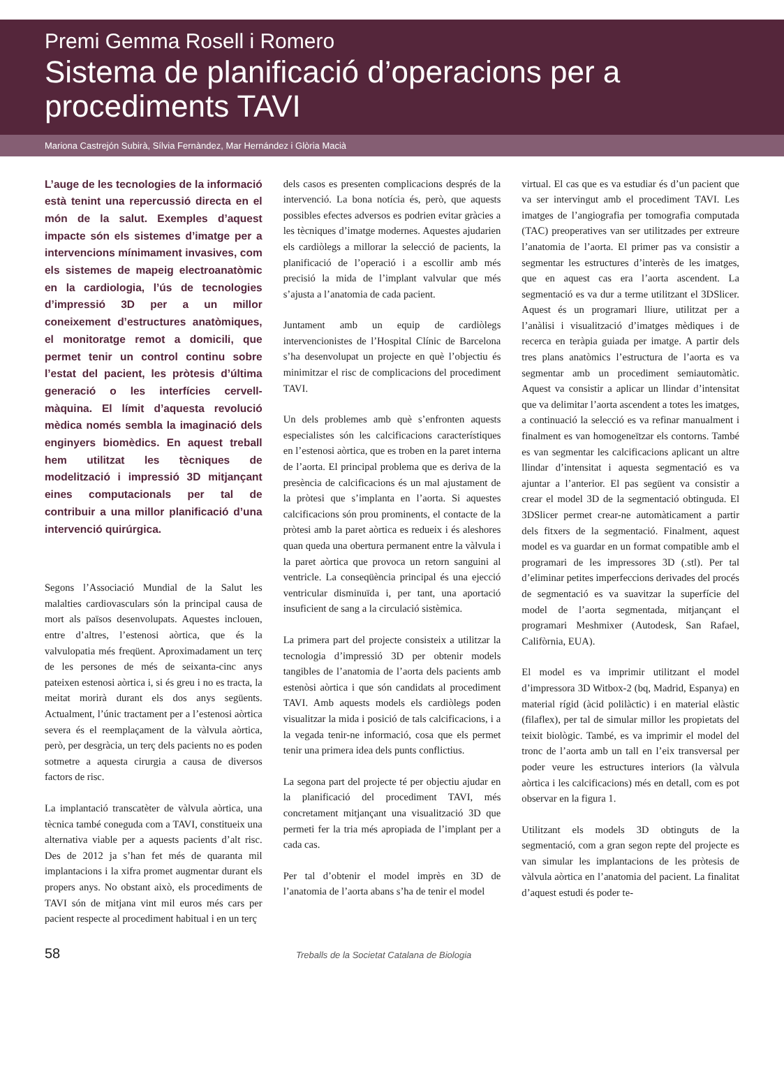Premi Gemma Rosell i Romero
Sistema de planificació d’operacions per a procediments TAVI
Mariona Castrejón Subirà, Sílvia Fernàndez, Mar Hernández i Glòria Macià
L’auge de les tecnologies de la informació està tenint una repercussió directa en el món de la salut. Exemples d’aquest impacte són els sistemes d’imatge per a intervencions mínimament invasives, com els sistemes de mapeig electroanatòmic en la cardiologia, l’ús de tecnologies d’impressió 3D per a un millor coneixement d’estructures anatòmiques, el monitoratge remot a domicili, que permet tenir un control continu sobre l’estat del pacient, les pròtesis d’última generació o les interfícies cervell-màquina. El límit d’aquesta revolució mèdica només sembla la imaginació dels enginyers biomèdics. En aquest treball hem utilitzat les tècniques de modelització i impressió 3D mitjançant eines computacionals per tal de contribuir a una millor planificació d’una intervenció quirúrgica.
Segons l’Associació Mundial de la Salut les malalties cardiovasculars són la principal causa de mort als països desenvolupats. Aquestes inclouen, entre d’altres, l’estenosi aòrtica, que és la valvulopatia més freqüent. Aproximadament un terç de les persones de més de seixanta-cinc anys pateixen estenosi aòrtica i, si és greu i no es tracta, la meitat morirà durant els dos anys següents. Actualment, l’únic tractament per a l’estenosi aòrtica severa és el reemplaçament de la vàlvula aòrtica, però, per desgràcia, un terç dels pacients no es poden sotmetre a aquesta cirurgia a causa de diversos factors de risc.
La implantació transcatèter de vàlvula aòrtica, una tècnica també coneguda com a TAVI, constitueix una alternativa viable per a aquests pacients d’alt risc. Des de 2012 ja s’han fet més de quaranta mil implantacions i la xifra promet augmentar durant els propers anys. No obstant això, els procediments de TAVI són de mitjana vint mil euros més cars per pacient respecte al procediment habitual i en un terç
dels casos es presenten complicacions després de la intervenció. La bona notícia és, però, que aquests possibles efectes adversos es podrien evitar gràcies a les tècniques d’imatge modernes. Aquestes ajudarien els cardiòlegs a millorar la selecció de pacients, la planificació de l’operació i a escollir amb més precisió la mida de l’implant valvular que més s’ajusta a l’anatomia de cada pacient.
Juntament amb un equip de cardiòlegs intervencionistes de l’Hospital Clínic de Barcelona s’ha desenvolupat un projecte en què l’objectiu és minimitzar el risc de complicacions del procediment TAVI.
Un dels problemes amb què s’enfronten aquests especialistes són les calcificacions característiques en l’estenosi aòrtica, que es troben en la paret interna de l’aorta. El principal problema que es deriva de la presència de calcificacions és un mal ajustament de la pròtesi que s’implanta en l’aorta. Si aquestes calcificacions són prou prominents, el contacte de la pròtesi amb la paret aòrtica es redueix i és aleshores quan queda una obertura permanent entre la vàlvula i la paret aòrtica que provoca un retorn sanguini al ventricle. La conseqüència principal és una ejecció ventricular disminuïda i, per tant, una aportació insuficient de sang a la circulació sistèmica.
La primera part del projecte consisteix a utilitzar la tecnologia d’impressió 3D per obtenir models tangibles de l’anatomia de l’aorta dels pacients amb estenòsi aòrtica i que són candidats al procediment TAVI. Amb aquests models els cardiòlegs poden visualitzar la mida i posició de tals calcificacions, i a la vegada tenir-ne informació, cosa que els permet tenir una primera idea dels punts conflictius.
La segona part del projecte té per objectiu ajudar en la planificació del procediment TAVI, més concretament mitjançant una visualització 3D que permeti fer la tria més apropiada de l’implant per a cada cas.
Per tal d’obtenir el model imprès en 3D de l’anatomia de l’aorta abans s’ha de tenir el model
virtual. El cas que es va estudiar és d’un pacient que va ser intervingut amb el procediment TAVI. Les imatges de l’angiografia per tomografia computada (TAC) preoperatives van ser utilitzades per extreure l’anatomia de l’aorta. El primer pas va consistir a segmentar les estructures d’interès de les imatges, que en aquest cas era l’aorta ascendent. La segmentació es va dur a terme utilitzant el 3DSlicer. Aquest és un programari lliure, utilitzat per a l’anàlisi i visualització d’imatges mèdiques i de recerca en teràpia guiada per imatge. A partir dels tres plans anatòmics l’estructura de l’aorta es va segmentar amb un procediment semiautomàtic. Aquest va consistir a aplicar un llindar d’intensitat que va delimitar l’aorta ascendent a totes les imatges, a continuació la selecció es va refinar manualment i finalment es van homogeneïtzar els contorns. També es van segmentar les calcificacions aplicant un altre llindar d’intensitat i aquesta segmentació es va ajuntar a l’anterior. El pas següent va consistir a crear el model 3D de la segmentació obtinguda. El 3DSlicer permet crear-ne automàticament a partir dels fitxers de la segmentació. Finalment, aquest model es va guardar en un format compatible amb el programari de les impressores 3D (.stl). Per tal d’eliminar petites imperfeccions derivades del procés de segmentació es va suavitzar la superfície del model de l’aorta segmentada, mitjançant el programari Meshmixer (Autodesk, San Rafael, Califòrnia, EUA).
El model es va imprimir utilitzant el model d’impressora 3D Witbox-2 (bq, Madrid, Espanya) en material rígid (àcid polilàctic) i en material elàstic (filaflex), per tal de simular millor les propietats del teixit biològic. També, es va imprimir el model del tronc de l’aorta amb un tall en l’eix transversal per poder veure les estructures interiors (la vàlvula aòrtica i les calcificacions) més en detall, com es pot observar en la figura 1.
Utilitzant els models 3D obtinguts de la segmentació, com a gran segon repte del projecte es van simular les implantacions de les pròtesis de vàlvula aòrtica en l’anatomia del pacient. La finalitat d’aquest estudi és poder te-
58
Treballs de la Societat Catalana de Biologia